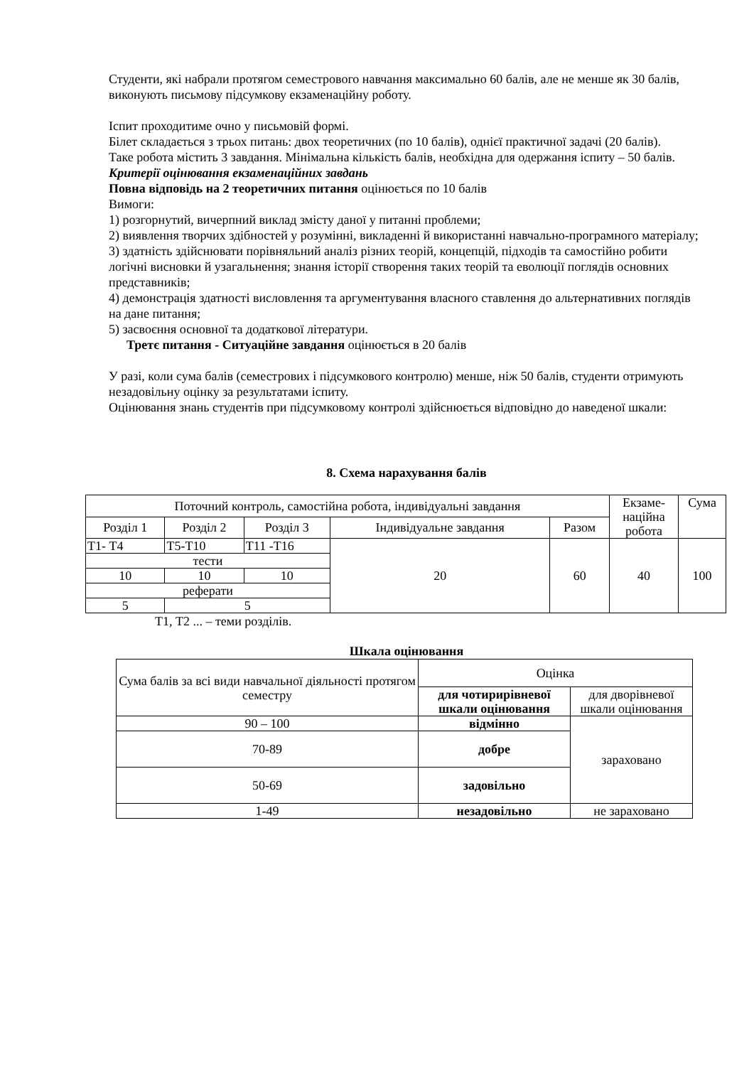Студенти, які набрали протягом семестрового навчання максимально 60 балів, але не менше як 30 балів, виконують письмову підсумкову екзаменаційну роботу.
Іспит проходитиме очно у письмовій формі.
Білет складається з трьох питань: двох теоретичних (по 10 балів), однієї практичної задачі (20 балів).
Таке робота містить 3 завдання. Мінімальна кількість балів, необхідна для одержання іспиту – 50 балів.
Критерії оцінювання екзаменаційних завдань
Повна відповідь на 2 теоретичних питання оцінюється по 10 балів
Вимоги:
1) розгорнутий, вичерпний виклад змісту даної у питанні проблеми;
2) виявлення творчих здібностей у розумінні, викладенні й використанні навчально-програмного матеріалу;
3) здатність здійснювати порівняльний аналіз різних теорій, концепцій, підходів та самостійно робити логічні висновки й узагальнення; знання історії створення таких теорій та еволюції поглядів основних представників;
4) демонстрація здатності висловлення та аргументування власного ставлення до альтернативних поглядів на дане питання;
5) засвоєння основної та додаткової літератури.
Третє питання - Ситуаційне завдання оцінюється в 20 балів
У разі, коли сума балів (семестрових і підсумкового контролю) менше, ніж 50 балів, студенти отримують незадовільну оцінку за результатами іспиту.
Оцінювання знань студентів при підсумковому контролі здійснюється відповідно до наведеної шкали:
8. Схема нарахування балів
| Поточний контроль, самостійна робота, індивідуальні завдання | | | | | Екзаме- наційна робота | Сума |
| Розділ 1 | Розділ 2 | Розділ 3 | Індивідуальне завдання | Разом | | |
| Т1- Т4 | Т5-Т10 | Т11 -Т16 | 20 | 60 | 40 | 100 |
| тести | | | | | | |
| 10 | 10 | 10 | | | | |
| реферати | | | | | | |
| 5 | 5 | | | | | |
Т1, Т2 ... – теми розділів.
Шкала оцінювання
| Сума балів за всі види навчальної діяльності протягом семестру | Оцінка | |
| | для чотирирівневої шкали оцінювання | для дворівневої шкали оцінювання |
| 90 – 100 | відмінно | зараховано |
| 70-89 | добре | |
| 50-69 | задовільно | |
| 1-49 | незадовільно | не зараховано |